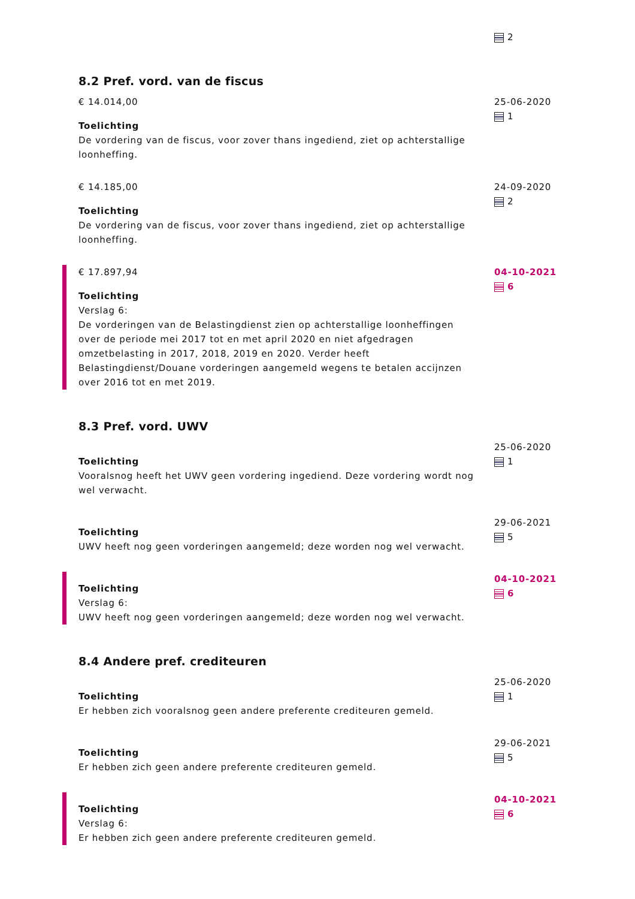2
8.2 Pref. vord. van de fiscus
€ 14.014,00
Toelichting
De vordering van de fiscus, voor zover thans ingediend, ziet op achterstallige loonheffing.
25-06-2020
1
€ 14.185,00
Toelichting
De vordering van de fiscus, voor zover thans ingediend, ziet op achterstallige loonheffing.
24-09-2020
2
€ 17.897,94
Toelichting
Verslag 6:
De vorderingen van de Belastingdienst zien op achterstallige loonheffingen over de periode mei 2017 tot en met april 2020 en niet afgedragen omzetbelasting in 2017, 2018, 2019 en 2020. Verder heeft Belastingdienst/Douane vorderingen aangemeld wegens te betalen accijnzen over 2016 tot en met 2019.
04-10-2021
6
8.3 Pref. vord. UWV
Toelichting
Vooralsnog heeft het UWV geen vordering ingediend. Deze vordering wordt nog wel verwacht.
25-06-2020
1
Toelichting
UWV heeft nog geen vorderingen aangemeld; deze worden nog wel verwacht.
29-06-2021
5
Toelichting
Verslag 6:
UWV heeft nog geen vorderingen aangemeld; deze worden nog wel verwacht.
04-10-2021
6
8.4 Andere pref. crediteuren
Toelichting
Er hebben zich vooralsnog geen andere preferente crediteuren gemeld.
25-06-2020
1
Toelichting
Er hebben zich geen andere preferente crediteuren gemeld.
29-06-2021
5
Toelichting
Verslag 6:
Er hebben zich geen andere preferente crediteuren gemeld.
04-10-2021
6